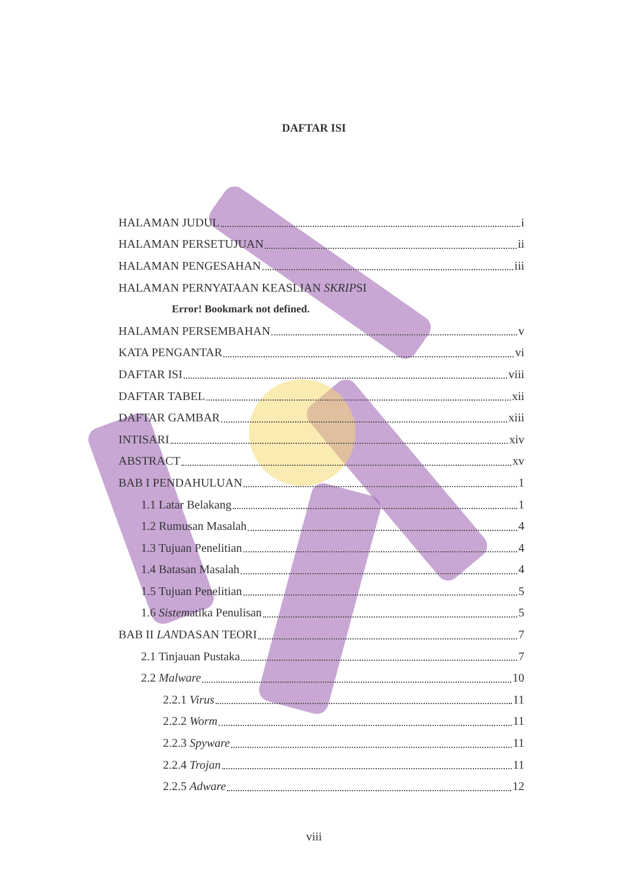DAFTAR ISI
HALAMAN JUDUL i
HALAMAN PERSETUJUAN ii
HALAMAN PENGESAHAN iii
HALAMAN PERNYATAAN KEASLIAN SKRIPSI
Error! Bookmark not defined.
HALAMAN PERSEMBAHAN v
KATA PENGANTAR vi
DAFTAR ISI viii
DAFTAR TABEL xii
DAFTAR GAMBAR xiii
INTISARI xiv
ABSTRACT xv
BAB I PENDAHULUAN 1
1.1 Latar Belakang 1
1.2 Rumusan Masalah 4
1.3 Tujuan Penelitian 4
1.4 Batasan Masalah 4
1.5 Tujuan Penelitian 5
1.6 Sistematika Penulisan 5
BAB II LANDASAN TEORI 7
2.1 Tinjauan Pustaka 7
2.2 Malware 10
2.2.1 Virus 11
2.2.2 Worm 11
2.2.3 Spyware 11
2.2.4 Trojan 11
2.2.5 Adware 12
viii